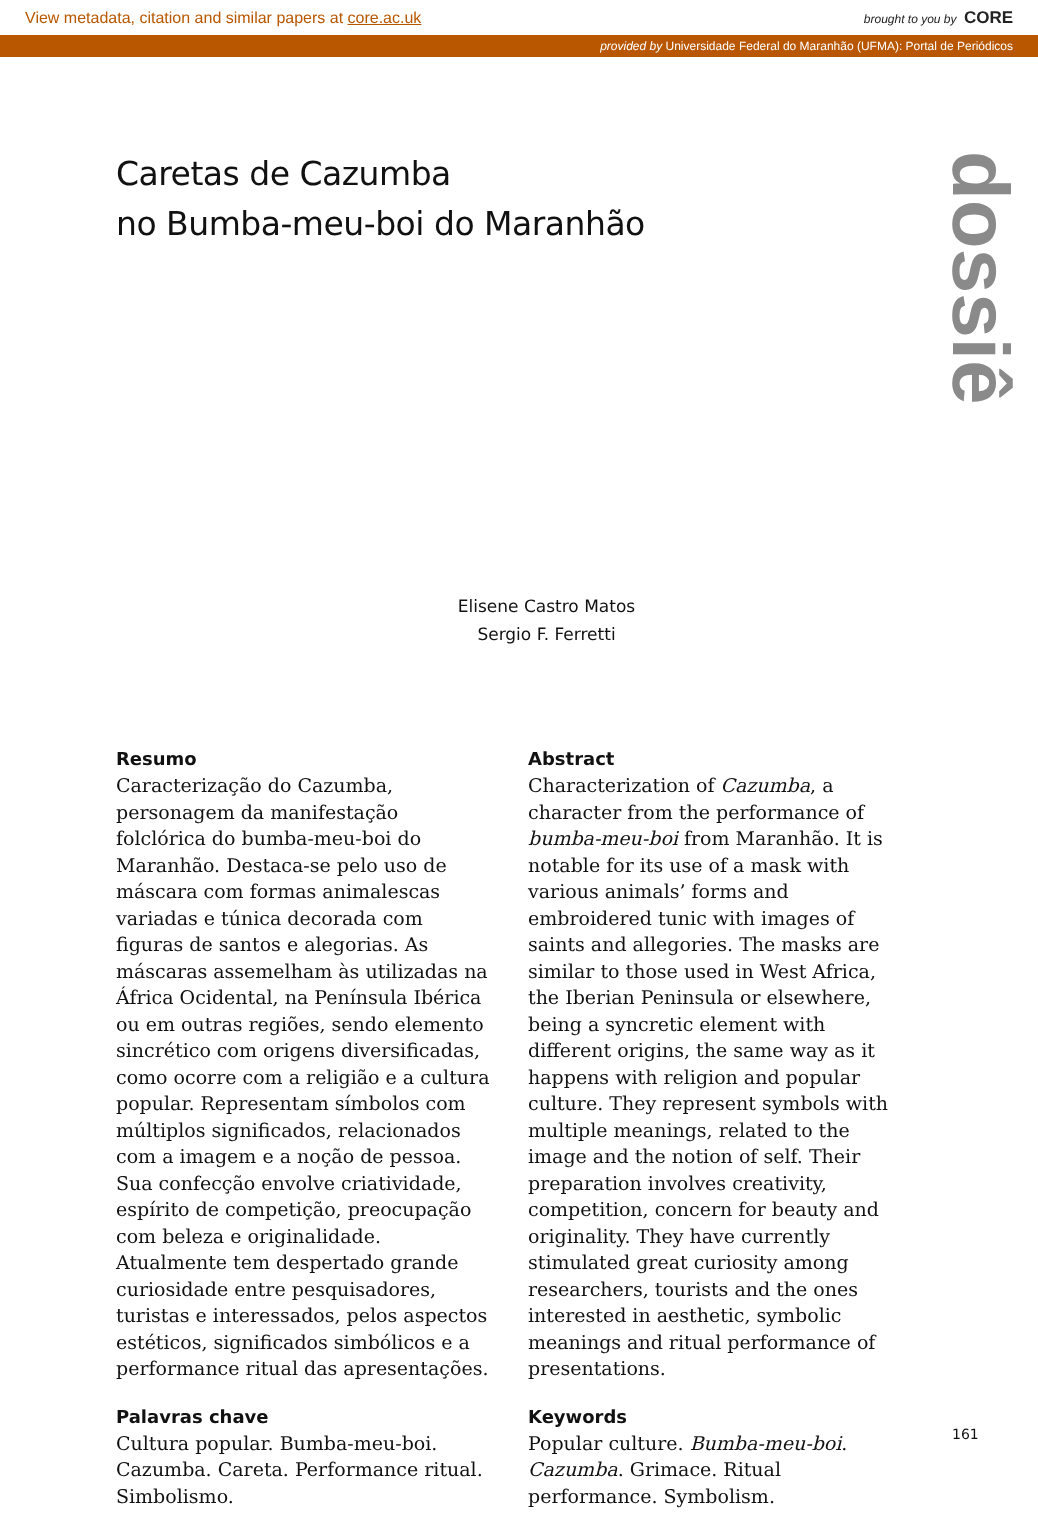View metadata, citation and similar papers at core.ac.uk brought to you by CORE
provided by Universidade Federal do Maranhão (UFMA): Portal de Periódicos
Caretas de Cazumba
no Bumba-meu-boi do Maranhão
dossiê
Elisene Castro Matos
Sergio F. Ferretti
Resumo
Caracterização do Cazumba, personagem da manifestação folclórica do bumba-meu-boi do Maranhão. Destaca-se pelo uso de máscara com formas animalescas variadas e túnica decorada com figuras de santos e alegorias. As máscaras assemelham às utilizadas na África Ocidental, na Península Ibérica ou em outras regiões, sendo elemento sincrético com origens diversificadas, como ocorre com a religião e a cultura popular. Representam símbolos com múltiplos significados, relacionados com a imagem e a noção de pessoa. Sua confecção envolve criatividade, espírito de competição, preocupação com beleza e originalidade. Atualmente tem despertado grande curiosidade entre pesquisadores, turistas e interessados, pelos aspectos estéticos, significados simbólicos e a performance ritual das apresentações.
Palavras chave
Cultura popular. Bumba-meu-boi. Cazumba. Careta. Performance ritual. Simbolismo.
Abstract
Characterization of Cazumba, a character from the performance of bumba-meu-boi from Maranhão. It is notable for its use of a mask with various animals’ forms and embroidered tunic with images of saints and allegories. The masks are similar to those used in West Africa, the Iberian Peninsula or elsewhere, being a syncretic element with different origins, the same way as it happens with religion and popular culture. They represent symbols with multiple meanings, related to the image and the notion of self. Their preparation involves creativity, competition, concern for beauty and originality. They have currently stimulated great curiosity among researchers, tourists and the ones interested in aesthetic, symbolic meanings and ritual performance of presentations.
Keywords
Popular culture. Bumba-meu-boi. Cazumba. Grimace. Ritual performance. Symbolism.
161